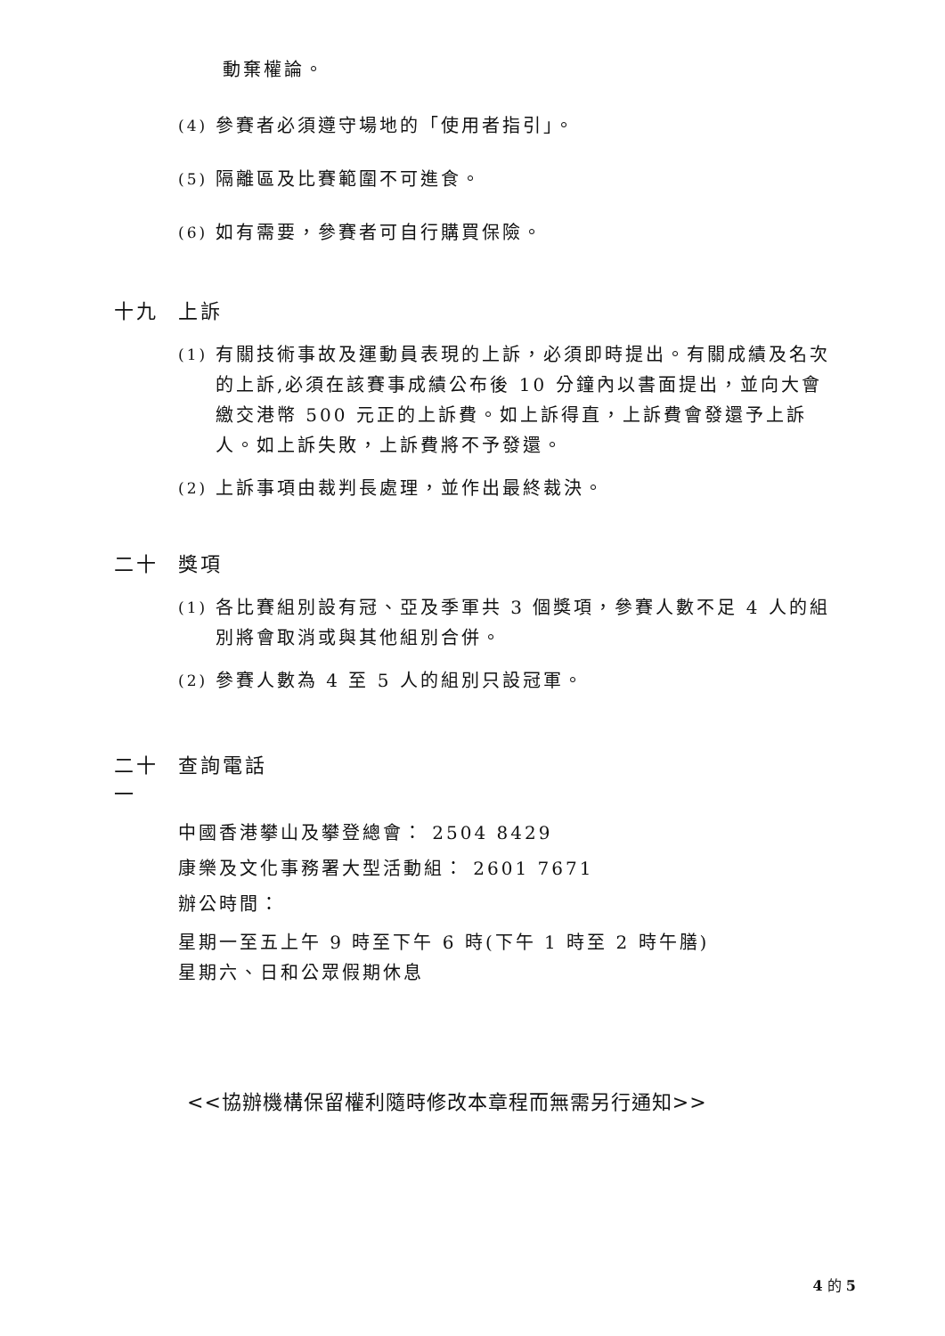動棄權論。
(4) 參賽者必須遵守場地的「使用者指引」。
(5) 隔離區及比賽範圍不可進食。
(6) 如有需要，參賽者可自行購買保險。
十九 上訴
(1) 有關技術事故及運動員表現的上訴，必須即時提出。有關成績及名次的上訴,必須在該賽事成績公布後 10 分鐘內以書面提出，並向大會繳交港幣 500 元正的上訴費。如上訴得直，上訴費會發還予上訴人。如上訴失敗，上訴費將不予發還。
(2) 上訴事項由裁判長處理，並作出最終裁決。
二十 獎項
(1) 各比賽組別設有冠、亞及季軍共 3 個獎項，參賽人數不足 4 人的組別將會取消或與其他組別合併。
(2) 參賽人數為 4 至 5 人的組別只設冠軍。
二十
一 查詢電話
中國香港攀山及攀登總會： 2504 8429
康樂及文化事務署大型活動組： 2601 7671
辦公時間：
星期一至五上午 9 時至下午 6 時(下午 1 時至 2 時午膳)
星期六、日和公眾假期休息
<<協辦機構保留權利隨時修改本章程而無需另行通知>>
4 的 5